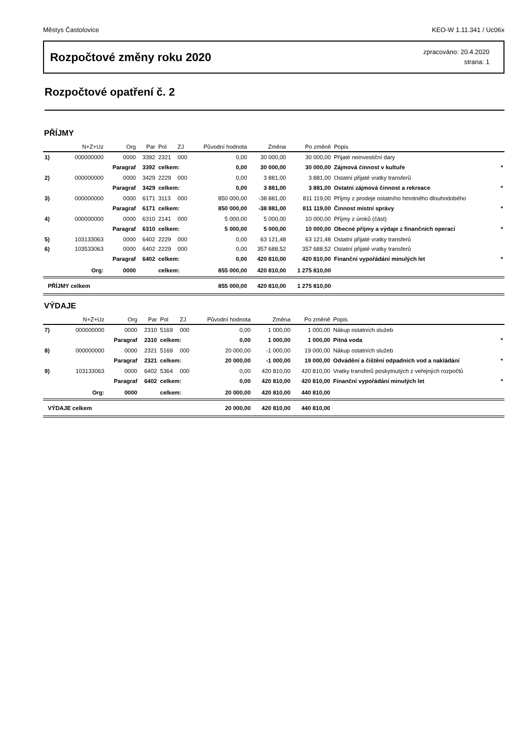Městys Častolovice KEO-W 1.11.341 / Uc06x
Rozpočtové změny roku 2020
zpracováno: 20.4.2020
strana: 1
Rozpočtové opatření č. 2
PŘÍJMY
| | N+Z+Uz | Org | Par | Pol | ZJ | Původní hodnota | Změna | Po změně | Popis | |
| --- | --- | --- | --- | --- | --- | --- | --- | --- | --- | --- |
| 1) | 000000000 | 0000 | 3392 | 2321 | 000 | 0,00 | 30 000,00 | 30 000,00 | Přijaté neinvestiční dary | |
| | | Paragraf | 3392 | celkem: | | 0,00 | 30 000,00 | 30 000,00 | Zájmová činnost v kultuře | * |
| 2) | 000000000 | 0000 | 3429 | 2229 | 000 | 0,00 | 3 881,00 | 3 881,00 | Ostatní přijaté vratky transferů | |
| | | Paragraf | 3429 | celkem: | | 0,00 | 3 881,00 | 3 881,00 | Ostatní zájmová činnost a rekreace | * |
| 3) | 000000000 | 0000 | 6171 | 3113 | 000 | 850 000,00 | -38 881,00 | 811 119,00 | Příjmy z prodeje ostatního hmotného dlouhodobého | |
| | | Paragraf | 6171 | celkem: | | 850 000,00 | -38 881,00 | 811 119,00 | Činnost místní správy | * |
| 4) | 000000000 | 0000 | 6310 | 2141 | 000 | 5 000,00 | 5 000,00 | 10 000,00 | Příjmy z úroků (část) | |
| | | Paragraf | 6310 | celkem: | | 5 000,00 | 5 000,00 | 10 000,00 | Obecné příjmy a výdaje z finančních operací | * |
| 5) | 103133063 | 0000 | 6402 | 2229 | 000 | 0,00 | 63 121,48 | 63 121,48 | Ostatní přijaté vratky transferů | |
| 6) | 103533063 | 0000 | 6402 | 2229 | 000 | 0,00 | 357 688,52 | 357 688,52 | Ostatní přijaté vratky transferů | |
| | | Paragraf | 6402 | celkem: | | 0,00 | 420 810,00 | 420 810,00 | Finanční vypořádání minulých let | * |
| | Org: | 0000 | | celkem: | | 855 000,00 | 420 810,00 | 1 275 810,00 | | |
| PŘÍJMY celkem | | | | | | 855 000,00 | 420 810,00 | 1 275 810,00 | | |
VÝDAJE
| | N+Z+Uz | Org | Par | Pol | ZJ | Původní hodnota | Změna | Po změně | Popis | |
| --- | --- | --- | --- | --- | --- | --- | --- | --- | --- | --- |
| 7) | 000000000 | 0000 | 2310 | 5169 | 000 | 0,00 | 1 000,00 | 1 000,00 | Nákup ostatních služeb | |
| | | Paragraf | 2310 | celkem: | | 0,00 | 1 000,00 | 1 000,00 | Pitná voda | * |
| 8) | 000000000 | 0000 | 2321 | 5169 | 000 | 20 000,00 | -1 000,00 | 19 000,00 | Nákup ostatních služeb | |
| | | Paragraf | 2321 | celkem: | | 20 000,00 | -1 000,00 | 19 000,00 | Odvádění a čištění odpadních vod a nakládání | * |
| 9) | 103133063 | 0000 | 6402 | 5364 | 000 | 0,00 | 420 810,00 | 420 810,00 | Vratky transferů poskytnutých z veřejných rozpočtů | |
| | | Paragraf | 6402 | celkem: | | 0,00 | 420 810,00 | 420 810,00 | Finanční vypořádání minulých let | * |
| | Org: | 0000 | | celkem: | | 20 000,00 | 420 810,00 | 440 810,00 | | |
| VÝDAJE celkem | | | | | | 20 000,00 | 420 810,00 | 440 810,00 | | |